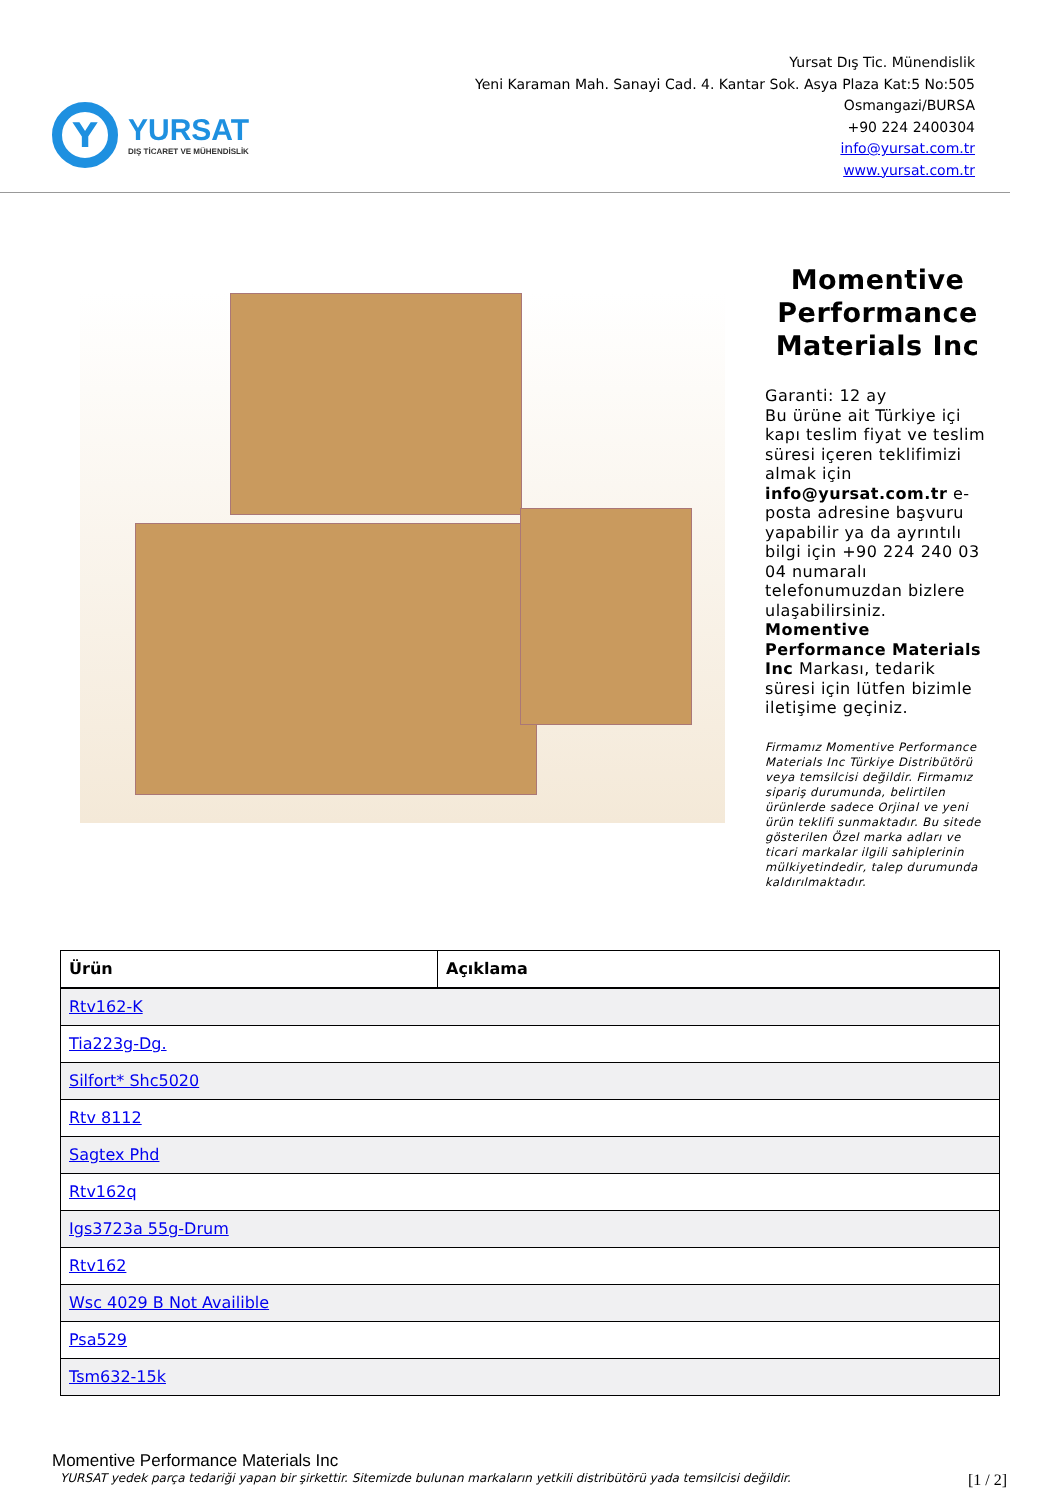Y
YURSAT
DIŞ TİCARET VE MÜHENDİSLİK
Yursat Dış Tic. Münendislik
Yeni Karaman Mah. Sanayi Cad. 4. Kantar Sok. Asya Plaza Kat:5 No:505
Osmangazi/BURSA
+90 224 2400304
info@yursat.com.tr
www.yursat.com.tr
Momentive Performance Materials Inc
Garanti: 12 ay
Bu ürüne ait Türkiye içi kapı teslim fiyat ve teslim süresi içeren teklifimizi almak için info@yursat.com.tr e-posta adresine başvuru yapabilir ya da ayrıntılı bilgi için +90 224 240 03 04 numaralı telefonumuzdan bizlere ulaşabilirsiniz.
Momentive Performance Materials Inc Markası, tedarik süresi için lütfen bizimle iletişime geçiniz.
Firmamız Momentive Performance Materials Inc Türkiye Distribütörü veya temsilcisi değildir. Firmamız sipariş durumunda, belirtilen ürünlerde sadece Orjinal ve yeni ürün teklifi sunmaktadır. Bu sitede gösterilen Özel marka adları ve ticari markalar ilgili sahiplerinin mülkiyetindedir, talep durumunda kaldırılmaktadır.
| Ürün | Açıklama |
| --- | --- |
| Rtv162-K | |
| Tia223g-Dg. | |
| Silfort* Shc5020 | |
| Rtv 8112 | |
| Sagtex Phd | |
| Rtv162q | |
| Igs3723a 55g-Drum | |
| Rtv162 | |
| Wsc 4029 B Not Availible | |
| Psa529 | |
| Tsm632-15k | |
Momentive Performance Materials Inc
YURSAT yedek parça tedariği yapan bir şirkettir. Sitemizde bulunan markaların yetkili distribütörü yada temsilcisi değildir. [1 / 2]